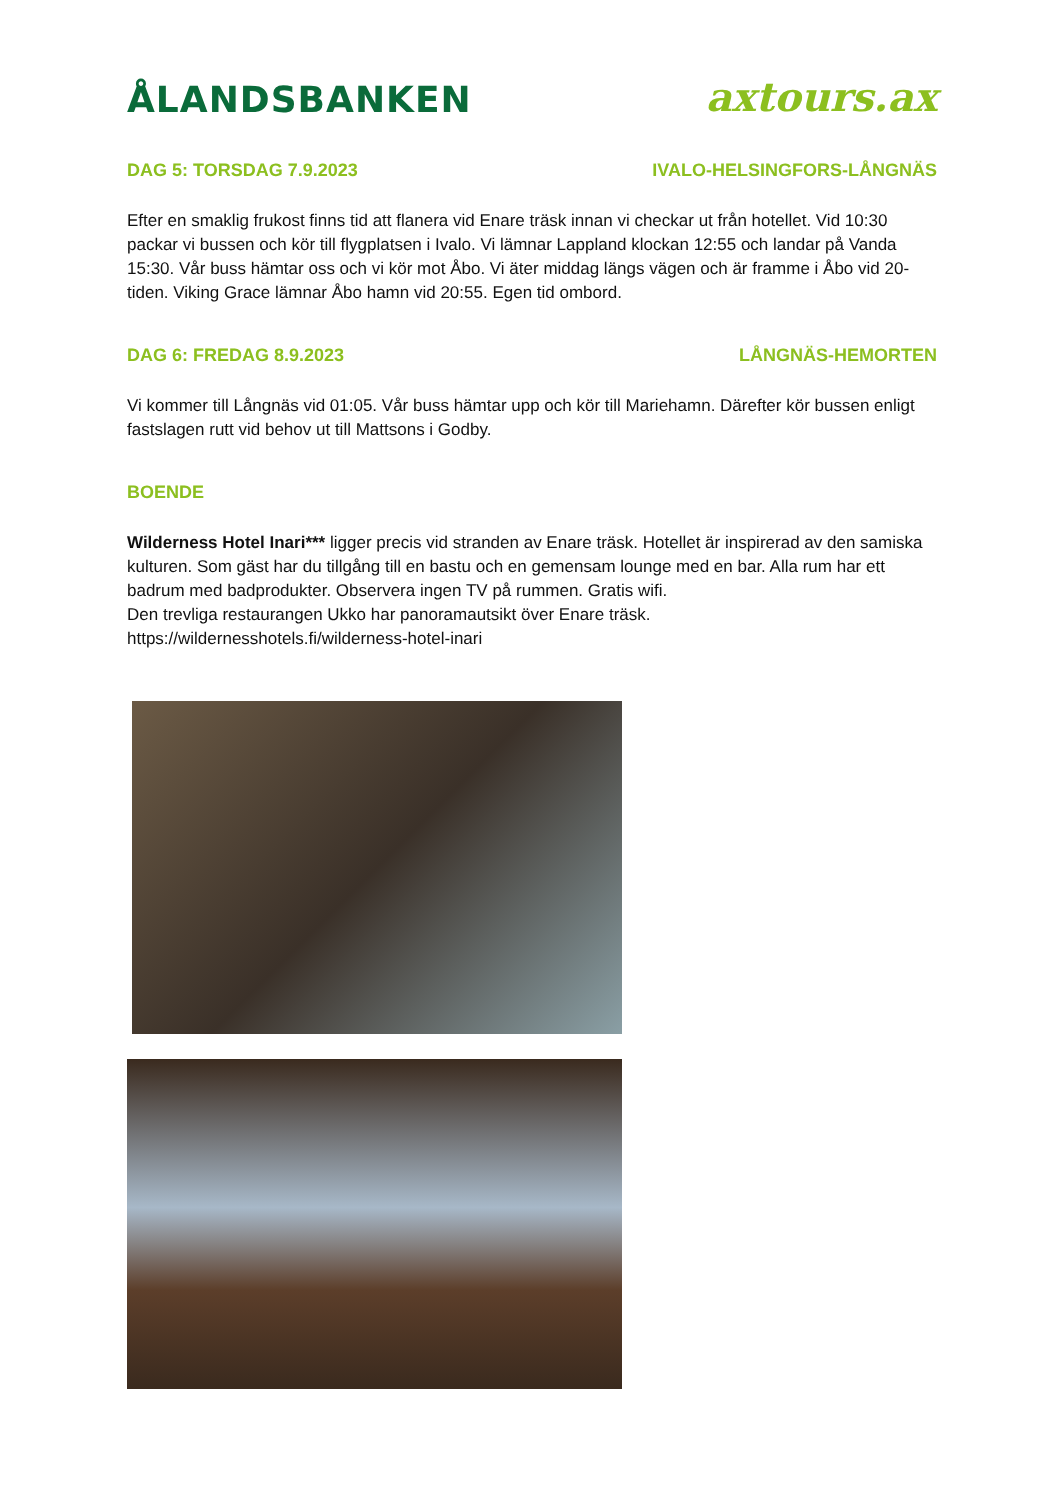ÅLANDSBANKEN axtours.ax
DAG 5: TORSDAG 7.9.2023 IVALO-HELSINGFORS-LÅNGNÄS
Efter en smaklig frukost finns tid att flanera vid Enare träsk innan vi checkar ut från hotellet. Vid 10:30 packar vi bussen och kör till flygplatsen i Ivalo. Vi lämnar Lappland klockan 12:55 och landar på Vanda 15:30. Vår buss hämtar oss och vi kör mot Åbo. Vi äter middag längs vägen och är framme i Åbo vid 20-tiden. Viking Grace lämnar Åbo hamn vid 20:55. Egen tid ombord.
DAG 6: FREDAG 8.9.2023 LÅNGNÄS-HEMORTEN
Vi kommer till Långnäs vid 01:05. Vår buss hämtar upp och kör till Mariehamn. Därefter kör bussen enligt fastslagen rutt vid behov ut till Mattsons i Godby.
BOENDE
Wilderness Hotel Inari*** ligger precis vid stranden av Enare träsk. Hotellet är inspirerad av den samiska kulturen. Som gäst har du tillgång till en bastu och en gemensam lounge med en bar. Alla rum har ett badrum med badprodukter. Observera ingen TV på rummen. Gratis wifi.
Den trevliga restaurangen Ukko har panoramautsikt över Enare träsk.
https://wildernesshotels.fi/wilderness-hotel-inari